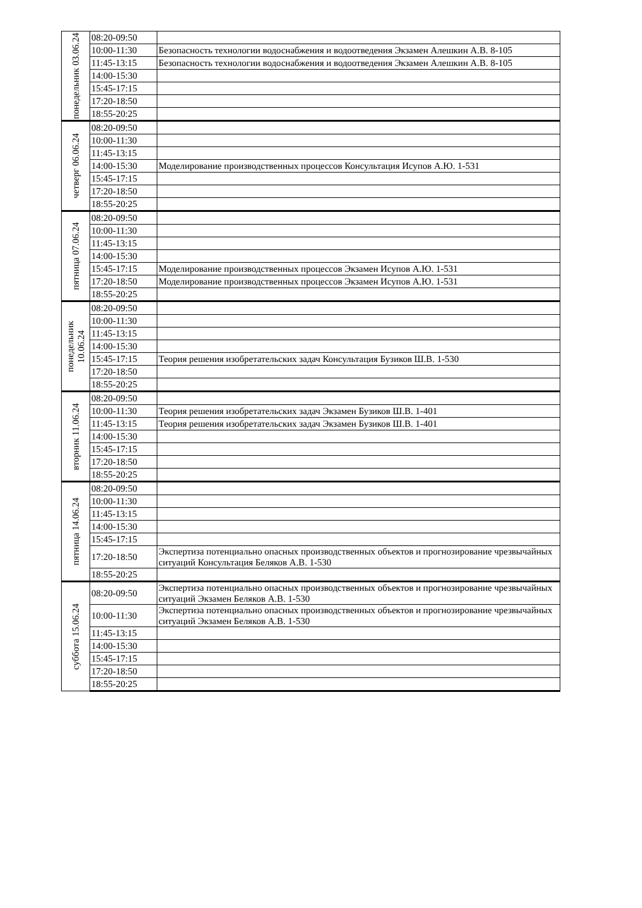| понедельник 03.06.24 | 08:20-09:50 | |
| | 10:00-11:30 | Безопасность технологии водоснабжения и водоотведения Экзамен Алешкин А.В. 8-105 |
| | 11:45-13:15 | Безопасность технологии водоснабжения и водоотведения Экзамен Алешкин А.В. 8-105 |
| | 14:00-15:30 | |
| | 15:45-17:15 | |
| | 17:20-18:50 | |
| | 18:55-20:25 | |
| четверг 06.06.24 | 08:20-09:50 | |
| | 10:00-11:30 | |
| | 11:45-13:15 | |
| | 14:00-15:30 | Моделирование производственных процессов Консультация Исупов А.Ю. 1-531 |
| | 15:45-17:15 | |
| | 17:20-18:50 | |
| | 18:55-20:25 | |
| пятница 07.06.24 | 08:20-09:50 | |
| | 10:00-11:30 | |
| | 11:45-13:15 | |
| | 14:00-15:30 | |
| | 15:45-17:15 | Моделирование производственных процессов Экзамен Исупов А.Ю. 1-531 |
| | 17:20-18:50 | Моделирование производственных процессов Экзамен Исупов А.Ю. 1-531 |
| | 18:55-20:25 | |
| понедельник 10.06.24 | 08:20-09:50 | |
| | 10:00-11:30 | |
| | 11:45-13:15 | |
| | 14:00-15:30 | |
| | 15:45-17:15 | Теория решения изобретательских задач Консультация Бузиков Ш.В. 1-530 |
| | 17:20-18:50 | |
| | 18:55-20:25 | |
| вторник 11.06.24 | 08:20-09:50 | |
| | 10:00-11:30 | Теория решения изобретательских задач Экзамен Бузиков Ш.В. 1-401 |
| | 11:45-13:15 | Теория решения изобретательских задач Экзамен Бузиков Ш.В. 1-401 |
| | 14:00-15:30 | |
| | 15:45-17:15 | |
| | 17:20-18:50 | |
| | 18:55-20:25 | |
| пятница 14.06.24 | 08:20-09:50 | |
| | 10:00-11:30 | |
| | 11:45-13:15 | |
| | 14:00-15:30 | |
| | 15:45-17:15 | |
| | 17:20-18:50 | Экспертиза потенциально опасных производственных объектов и прогнозирование чрезвычайных ситуаций Консультация Беляков А.В. 1-530 |
| | 18:55-20:25 | |
| суббота 15.06.24 | 08:20-09:50 | Экспертиза потенциально опасных производственных объектов и прогнозирование чрезвычайных ситуаций Экзамен Беляков А.В. 1-530 |
| | 10:00-11:30 | Экспертиза потенциально опасных производственных объектов и прогнозирование чрезвычайных ситуаций Экзамен Беляков А.В. 1-530 |
| | 11:45-13:15 | |
| | 14:00-15:30 | |
| | 15:45-17:15 | |
| | 17:20-18:50 | |
| | 18:55-20:25 | |